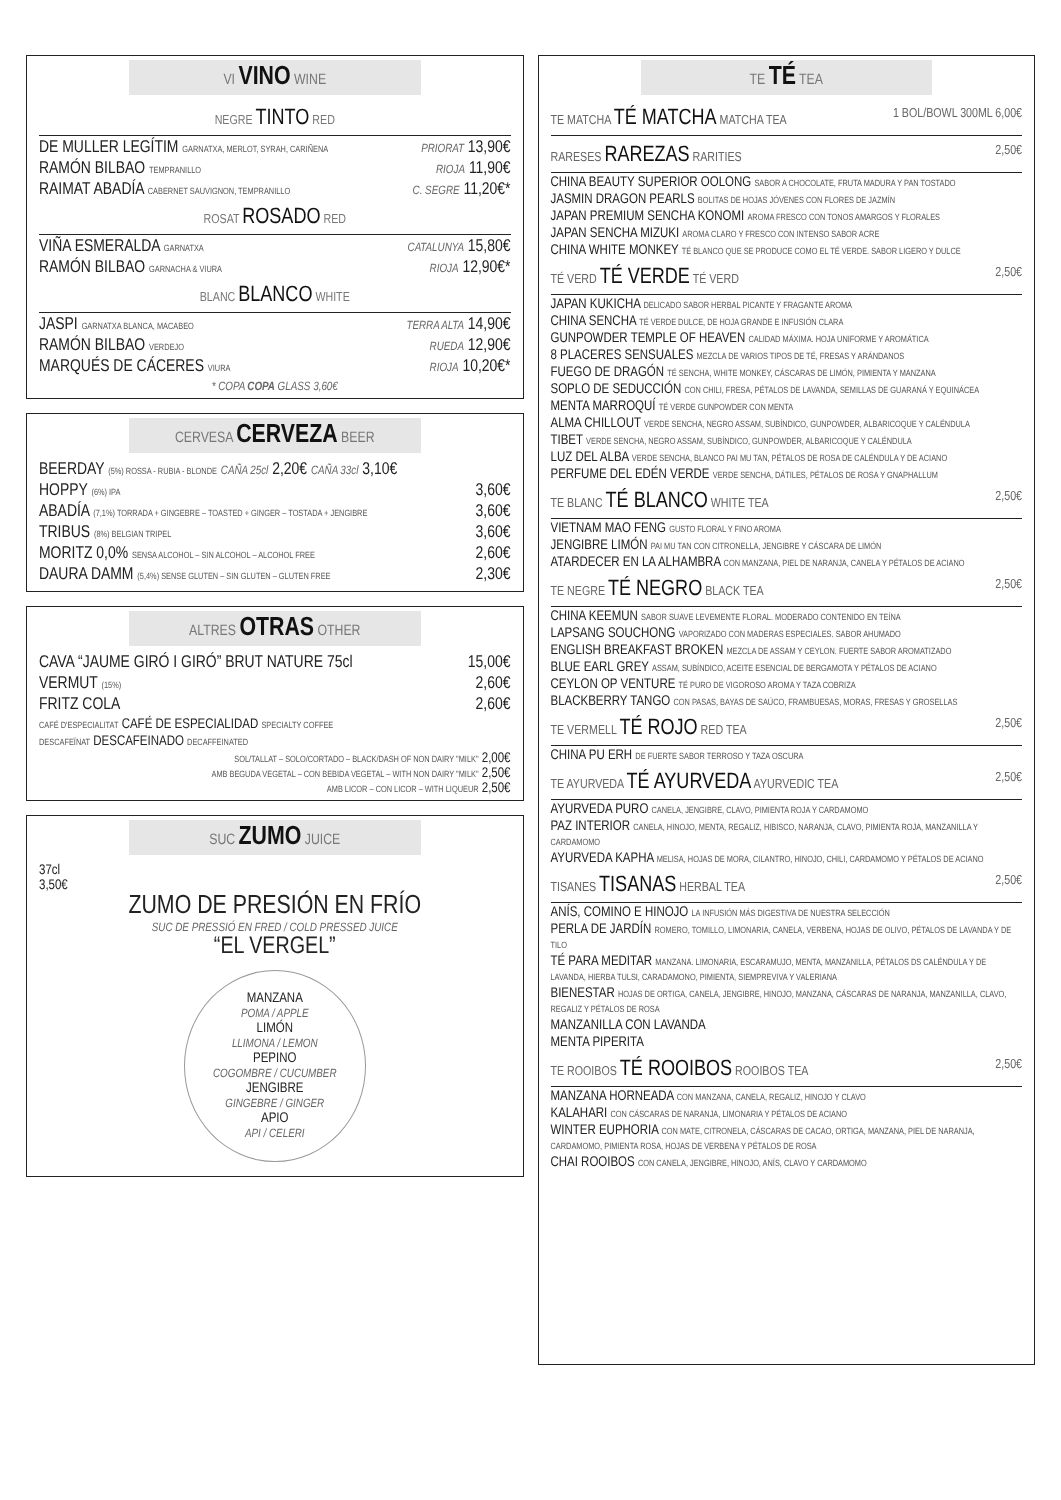VI VINO WINE
NEGRE TINTO RED
DE MULLER LEGÍTIM GARNATXA, MERLOT, SYRAH, CARIÑENA PRIORAT 13,90€
RAMÓN BILBAO TEMPRANILLO RIOJA 11,90€
RAIMAT ABADÍA CABERNET SAUVIGNON, TEMPRANILLO C. SEGRE 11,20€*
ROSAT ROSADO RED
VIÑA ESMERALDA GARNATXA CATALUNYA 15,80€
RAMÓN BILBAO GARNACHA & VIURA RIOJA 12,90€*
BLANC BLANCO WHITE
JASPI GARNATXA BLANCA, MACABEO TERRA ALTA 14,90€
RAMÓN BILBAO VERDEJO RUEDA 12,90€
MARQUÉS DE CÁCERES VIURA RIOJA 10,20€*
* COPA COPA GLASS 3,60€
CERVESA CERVEZA BEER
BEERDAY (5%) ROSSA - RUBIA - BLONDE CAÑA 25cl 2,20€ CAÑA 33cl 3,10€
HOPPY (6%) IPA 3,60€
ABADÍA (7,1%) TORRADA + GINGEBRE – TOASTED + GINGER – TOSTADA + JENGIBRE 3,60€
TRIBUS (8%) BELGIAN TRIPEL 3,60€
MORITZ 0,0% SENSA ALCOHOL – SIN ALCOHOL – ALCOHOL FREE 2,60€
DAURA DAMM (5,4%) SENSE GLUTEN – SIN GLUTEN – GLUTEN FREE 2,30€
ALTRES OTRAS OTHER
CAVA “JAUME GIRÓ I GIRÓ” BRUT NATURE 75cl 15,00€
VERMUT (15%) 2,60€
FRITZ COLA 2,60€
CAFÉ D'ESPECIALITAT CAFÉ DE ESPECIALIDAD SPECIALTY COFFEE
DESCAFEÏNAT DESCAFEINADO DECAFFEINATED
SOL/TALLAT – SOLO/CORTADO – BLACK/DASH OF NON DAIRY "MILK" 2,00€
AMB BEGUDA VEGETAL – CON BEBIDA VEGETAL – WITH NON DAIRY "MILK" 2,50€
AMB LICOR – CON LICOR – WITH LIQUEUR 2,50€
SUC ZUMO JUICE
37cl
3,50€
ZUMO DE PRESIÓN EN FRÍO
SUC DE PRESSIÓ EN FRED / COLD PRESSED JUICE
“EL VERGEL”
MANZANA
POMA / APPLE
LIMÓN
LLIMONA / LEMON
PEPINO
COGOMBRE / CUCUMBER
JENGIBRE
GINGEBRE / GINGER
APIO
API / CELERI
TE TÉ TEA
TE MATCHA TÉ MATCHA MATCHA TEA 1 BOL/BOWL 300ML 6,00€
RARESES RAREZAS RARITIES 2,50€
CHINA BEAUTY SUPERIOR OOLONG SABOR A CHOCOLATE, FRUTA MADURA Y PAN TOSTADO
JASMIN DRAGON PEARLS BOLITAS DE HOJAS JÓVENES CON FLORES DE JAZMÍN
JAPAN PREMIUM SENCHA KONOMI AROMA FRESCO CON TONOS AMARGOS Y FLORALES
JAPAN SENCHA MIZUKI AROMA CLARO Y FRESCO CON INTENSO SABOR ACRE
CHINA WHITE MONKEY TÉ BLANCO QUE SE PRODUCE COMO EL TÉ VERDE. SABOR LIGERO Y DULCE
TÉ VERD TÉ VERDE TÉ VERD 2,50€
JAPAN KUKICHA DELICADO SABOR HERBAL PICANTE Y FRAGANTE AROMA
CHINA SENCHA TÉ VERDE DULCE, DE HOJA GRANDE E INFUSIÓN CLARA
GUNPOWDER TEMPLE OF HEAVEN CALIDAD MÁXIMA. HOJA UNIFORME Y AROMÁTICA
8 PLACERES SENSUALES MEZCLA DE VARIOS TIPOS DE TÉ, FRESAS Y ARÁNDANOS
FUEGO DE DRAGÓN TÉ SENCHA, WHITE MONKEY, CÁSCARAS DE LIMÓN, PIMIENTA Y MANZANA
SOPLO DE SEDUCCIÓN CON CHILI, FRESA, PÉTALOS DE LAVANDA, SEMILLAS DE GUARANÁ Y EQUINÁCEA
MENTA MARROQUÍ TÉ VERDE GUNPOWDER CON MENTA
ALMA CHILLOUT VERDE SENCHA, NEGRO ASSAM, SUBÍNDICO, GUNPOWDER, ALBARICOQUE Y CALÉNDULA
TIBET VERDE SENCHA, NEGRO ASSAM, SUBÍNDICO, GUNPOWDER, ALBARICOQUE Y CALÉNDULA
LUZ DEL ALBA VERDE SENCHA, BLANCO PAI MU TAN, PÉTALOS DE ROSA DE CALÉNDULA Y DE ACIANO
PERFUME DEL EDÉN VERDE VERDE SENCHA, DÁTILES, PÉTALOS DE ROSA Y GNAPHALLUM
TE BLANC TÉ BLANCO WHITE TEA 2,50€
VIETNAM MAO FENG GUSTO FLORAL Y FINO AROMA
JENGIBRE LIMÓN PAI MU TAN CON CITRONELLA, JENGIBRE Y CÁSCARA DE LIMÓN
ATARDECER EN LA ALHAMBRA CON MANZANA, PIEL DE NARANJA, CANELA Y PÉTALOS DE ACIANO
TE NEGRE TÉ NEGRO BLACK TEA 2,50€
CHINA KEEMUN SABOR SUAVE LEVEMENTE FLORAL. MODERADO CONTENIDO EN TEÍNA
LAPSANG SOUCHONG VAPORIZADO CON MADERAS ESPECIALES. SABOR AHUMADO
ENGLISH BREAKFAST BROKEN MEZCLA DE ASSAM Y CEYLON. FUERTE SABOR AROMATIZADO
BLUE EARL GREY ASSAM, SUBÍNDICO, ACEITE ESENCIAL DE BERGAMOTA Y PÉTALOS DE ACIANO
CEYLON OP VENTURE TÉ PURO DE VIGOROSO AROMA Y TAZA COBRIZA
BLACKBERRY TANGO CON PASAS, BAYAS DE SAÚCO, FRAMBUESAS, MORAS, FRESAS Y GROSELLAS
TE VERMELL TÉ ROJO RED TEA 2,50€
CHINA PU ERH DE FUERTE SABOR TERROSO Y TAZA OSCURA
TE AYURVEDA TÉ AYURVEDA AYURVEDIC TEA 2,50€
AYURVEDA PURO CANELA, JENGIBRE, CLAVO, PIMIENTA ROJA Y CARDAMOMO
PAZ INTERIOR CANELA, HINOJO, MENTA, REGALIZ, HIBISCO, NARANJA, CLAVO, PIMIENTA ROJA, MANZANILLA Y CARDAMOMO
AYURVEDA KAPHA MELISA, HOJAS DE MORA, CILANTRO, HINOJO, CHILI, CARDAMOMO Y PÉTALOS DE ACIANO
TISANES TISANAS HERBAL TEA 2,50€
ANÍS, COMINO E HINOJO LA INFUSIÓN MÁS DIGESTIVA DE NUESTRA SELECCIÓN
PERLA DE JARDÍN ROMERO, TOMILLO, LIMONARIA, CANELA, VERBENA, HOJAS DE OLIVO, PÉTALOS DE LAVANDA Y DE TILO
TÉ PARA MEDITAR MANZANA. LIMONARIA, ESCARAMUJO, MENTA, MANZANILLA, PÉTALOS DS CALÉNDULA Y DE LAVANDA, HIERBA TULSI, CARADAMONO, PIMIENTA, SIEMPREVIVA Y VALERIANA
BIENESTAR HOJAS DE ORTIGA, CANELA, JENGIBRE, HINOJO, MANZANA, CÁSCARAS DE NARANJA, MANZANILLA, CLAVO, REGALIZ Y PÉTALOS DE ROSA
MANZANILLA CON LAVANDA
MENTA PIPERITA
TE ROOIBOS TÉ ROOIBOS ROOIBOS TEA 2,50€
MANZANA HORNEADA CON MANZANA, CANELA, REGALIZ, HINOJO Y CLAVO
KALAHARI CON CÁSCARAS DE NARANJA, LIMONARIA Y PÉTALOS DE ACIANO
WINTER EUPHORIA CON MATE, CITRONELA, CÁSCARAS DE CACAO, ORTIGA, MANZANA, PIEL DE NARANJA, CARDAMOMO, PIMIENTA ROSA, HOJAS DE VERBENA Y PÉTALOS DE ROSA
CHAI ROOIBOS CON CANELA, JENGIBRE, HINOJO, ANÍS, CLAVO Y CARDAMOMO